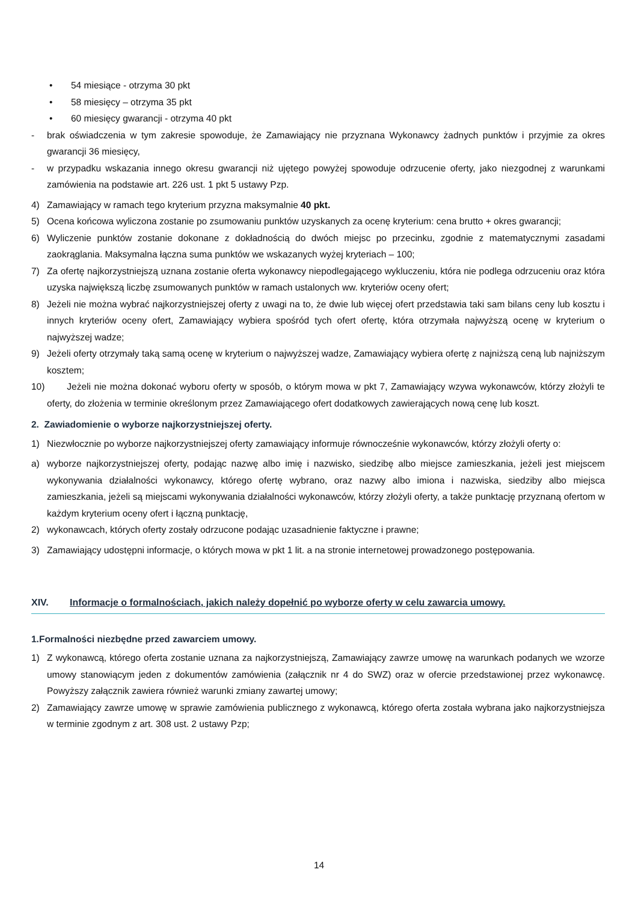• 54 miesiące - otrzyma 30 pkt
• 58 miesięcy – otrzyma 35 pkt
• 60 miesięcy gwarancji - otrzyma 40 pkt
- brak oświadczenia w tym zakresie spowoduje, że Zamawiający nie przyznana Wykonawcy żadnych punktów i przyjmie za okres gwarancji 36 miesięcy,
- w przypadku wskazania innego okresu gwarancji niż ujętego powyżej spowoduje odrzucenie oferty, jako niezgodnej z warunkami zamówienia na podstawie art. 226 ust. 1 pkt 5 ustawy Pzp.
4) Zamawiający w ramach tego kryterium przyzna maksymalnie 40 pkt.
5) Ocena końcowa wyliczona zostanie po zsumowaniu punktów uzyskanych za ocenę kryterium: cena brutto + okres gwarancji;
6) Wyliczenie punktów zostanie dokonane z dokładnością do dwóch miejsc po przecinku, zgodnie z matematycznymi zasadami zaokrąglania. Maksymalna łączna suma punktów we wskazanych wyżej kryteriach – 100;
7) Za ofertę najkorzystniejszą uznana zostanie oferta wykonawcy niepodlegającego wykluczeniu, która nie podlega odrzuceniu oraz która uzyska największą liczbę zsumowanych punktów w ramach ustalonych ww. kryteriów oceny ofert;
8) Jeżeli nie można wybrać najkorzystniejszej oferty z uwagi na to, że dwie lub więcej ofert przedstawia taki sam bilans ceny lub kosztu i innych kryteriów oceny ofert, Zamawiający wybiera spośród tych ofert ofertę, która otrzymała najwyższą ocenę w kryterium o najwyższej wadze;
9) Jeżeli oferty otrzymały taką samą ocenę w kryterium o najwyższej wadze, Zamawiający wybiera ofertę z najniższą ceną lub najniższym kosztem;
10) Jeżeli nie można dokonać wyboru oferty w sposób, o którym mowa w pkt 7, Zamawiający wzywa wykonawców, którzy złożyli te oferty, do złożenia w terminie określonym przez Zamawiającego ofert dodatkowych zawierających nową cenę lub koszt.
2. Zawiadomienie o wyborze najkorzystniejszej oferty.
1) Niezwłocznie po wyborze najkorzystniejszej oferty zamawiający informuje równocześnie wykonawców, którzy złożyli oferty o:
a) wyborze najkorzystniejszej oferty, podając nazwę albo imię i nazwisko, siedzibę albo miejsce zamieszkania, jeżeli jest miejscem wykonywania działalności wykonawcy, którego ofertę wybrano, oraz nazwy albo imiona i nazwiska, siedziby albo miejsca zamieszkania, jeżeli są miejscami wykonywania działalności wykonawców, którzy złożyli oferty, a także punktację przyznaną ofertom w każdym kryterium oceny ofert i łączną punktację,
2) wykonawcach, których oferty zostały odrzucone podając uzasadnienie faktyczne i prawne;
3) Zamawiający udostępni informacje, o których mowa w pkt 1 lit. a na stronie internetowej prowadzonego postępowania.
XIV. Informacje o formalnościach, jakich należy dopełnić po wyborze oferty w celu zawarcia umowy.
1.Formalności niezbędne przed zawarciem umowy.
1) Z wykonawcą, którego oferta zostanie uznana za najkorzystniejszą, Zamawiający zawrze umowę na warunkach podanych we wzorze umowy stanowiącym jeden z dokumentów zamówienia (załącznik nr 4 do SWZ) oraz w ofercie przedstawionej przez wykonawcę. Powyższy załącznik zawiera również warunki zmiany zawartej umowy;
2) Zamawiający zawrze umowę w sprawie zamówienia publicznego z wykonawcą, którego oferta została wybrana jako najkorzystniejsza w terminie zgodnym z art. 308 ust. 2 ustawy Pzp;
14